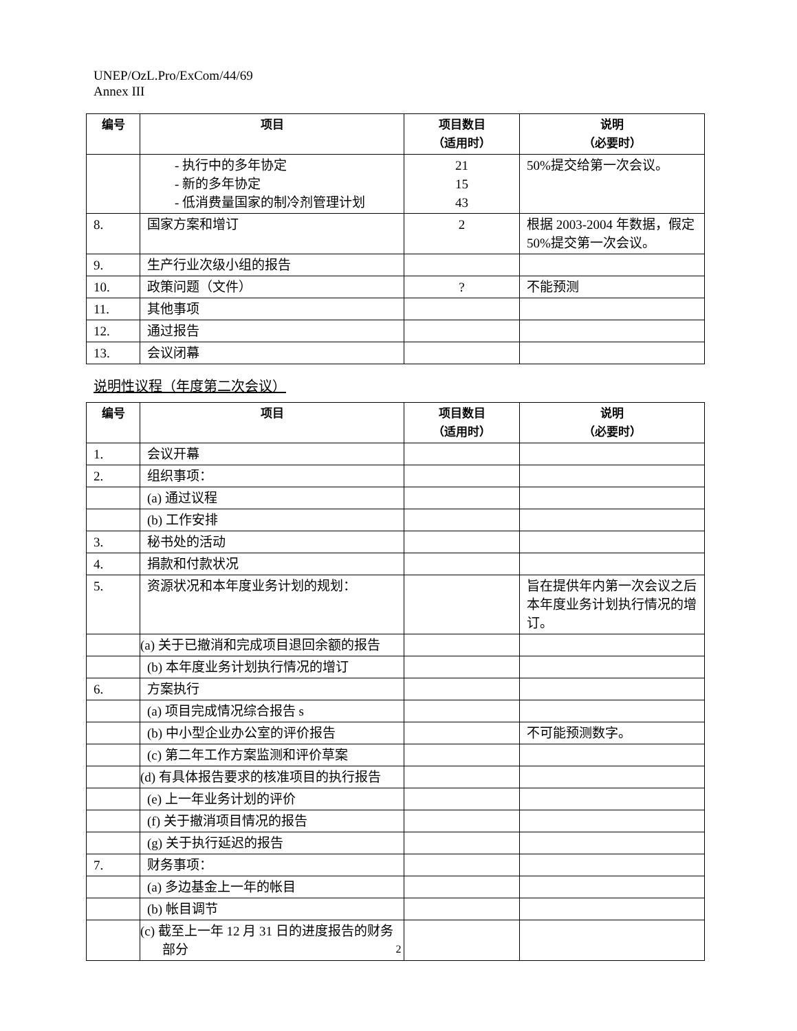UNEP/OzL.Pro/ExCom/44/69
Annex III
| 编号 | 项目 | 项目数目 （适用时） | 说明 （必要时） |
| --- | --- | --- | --- |
| | - 执行中的多年协定 - 新的多年协定 - 低消费量国家的制冷剂管理计划 | 21 15 43 | 50%提交给第一次会议。 |
| 8. | 国家方案和增订 | 2 | 根据 2003-2004 年数据，假定 50%提交第一次会议。 |
| 9. | 生产行业次级小组的报告 | | |
| 10. | 政策问题（文件） | ? | 不能预测 |
| 11. | 其他事项 | | |
| 12. | 通过报告 | | |
| 13. | 会议闭幕 | | |
说明性议程（年度第二次会议）
| 编号 | 项目 | 项目数目 （适用时） | 说明 （必要时） |
| --- | --- | --- | --- |
| 1. | 会议开幕 | | |
| 2. | 组织事项： | | |
| | (a) 通过议程 | | |
| | (b) 工作安排 | | |
| 3. | 秘书处的活动 | | |
| 4. | 捐款和付款状况 | | |
| 5. | 资源状况和本年度业务计划的规划： | | 旨在提供年内第一次会议之后本年度业务计划执行情况的增订。 |
| | (a) 关于已撤消和完成项目退回余额的报告 | | |
| | (b) 本年度业务计划执行情况的增订 | | |
| 6. | 方案执行 | | |
| | (a) 项目完成情况综合报告 s | | |
| | (b) 中小型企业办公室的评价报告 | | 不可能预测数字。 |
| | (c) 第二年工作方案监测和评价草案 | | |
| | (d) 有具体报告要求的核准项目的执行报告 | | |
| | (e) 上一年业务计划的评价 | | |
| | (f) 关于撤消项目情况的报告 | | |
| | (g) 关于执行延迟的报告 | | |
| 7. | 财务事项： | | |
| | (a) 多边基金上一年的帐目 | | |
| | (b) 帐目调节 | | |
| | (c) 截至上一年 12 月 31 日的进度报告的财务部分 | | |
2